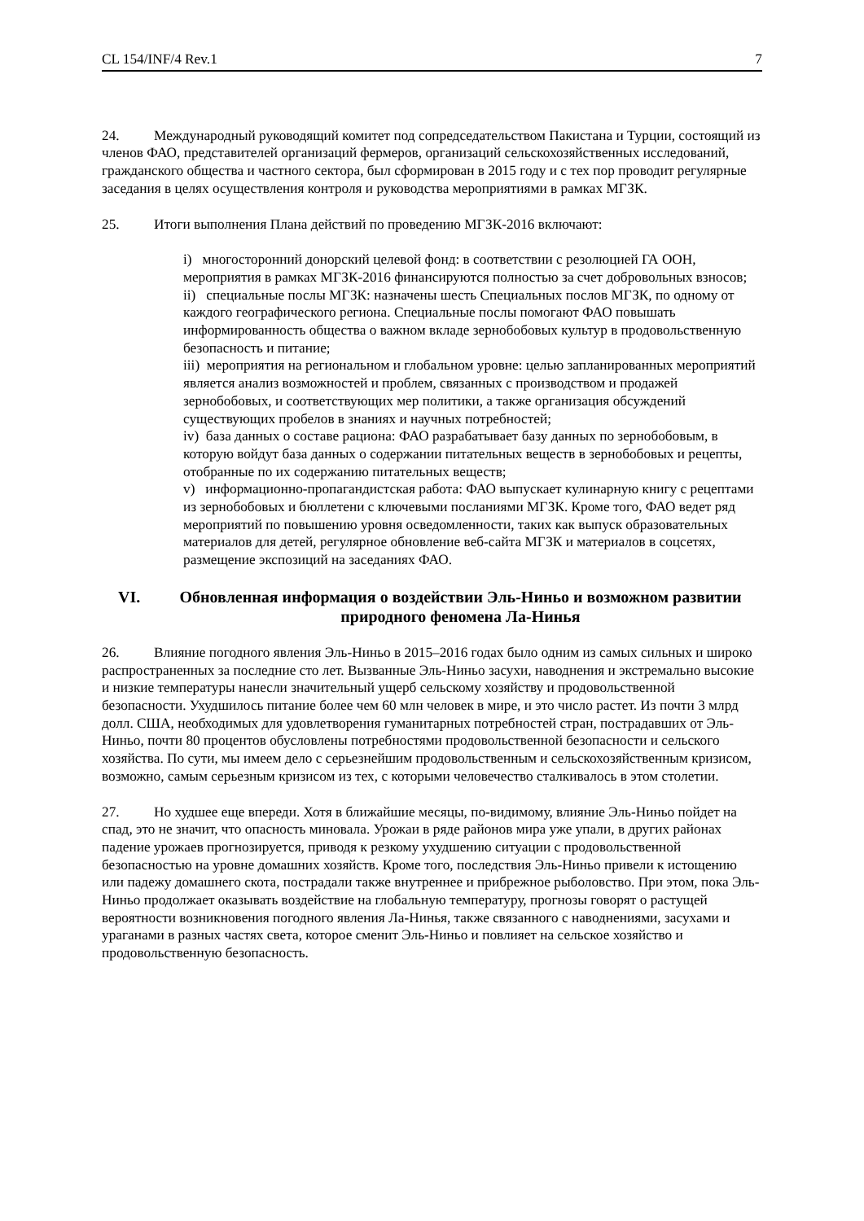CL 154/INF/4 Rev.1 7
24. Международный руководящий комитет под сопредседательством Пакистана и Турции, состоящий из членов ФАО, представителей организаций фермеров, организаций сельскохозяйственных исследований, гражданского общества и частного сектора, был сформирован в 2015 году и с тех пор проводит регулярные заседания в целях осуществления контроля и руководства мероприятиями в рамках МГЗК.
25. Итоги выполнения Плана действий по проведению МГЗК-2016 включают:
i) многосторонний донорский целевой фонд: в соответствии с резолюцией ГА ООН, мероприятия в рамках МГЗК-2016 финансируются полностью за счет добровольных взносов;
ii) специальные послы МГЗК: назначены шесть Специальных послов МГЗК, по одному от каждого географического региона. Специальные послы помогают ФАО повышать информированность общества о важном вкладе зернобобовых культур в продовольственную безопасность и питание;
iii) мероприятия на региональном и глобальном уровне: целью запланированных мероприятий является анализ возможностей и проблем, связанных с производством и продажей зернобобовых, и соответствующих мер политики, а также организация обсуждений существующих пробелов в знаниях и научных потребностей;
iv) база данных о составе рациона: ФАО разрабатывает базу данных по зернобобовым, в которую войдут база данных о содержании питательных веществ в зернобобовых и рецепты, отобранные по их содержанию питательных веществ;
v) информационно-пропагандистская работа: ФАО выпускает кулинарную книгу с рецептами из зернобобовых и бюллетени с ключевыми посланиями МГЗК. Кроме того, ФАО ведет ряд мероприятий по повышению уровня осведомленности, таких как выпуск образовательных материалов для детей, регулярное обновление веб-сайта МГЗК и материалов в соцсетях, размещение экспозиций на заседаниях ФАО.
VI. Обновленная информация о воздействии Эль-Ниньо и возможном развитии природного феномена Ла-Нинья
26. Влияние погодного явления Эль-Ниньо в 2015–2016 годах было одним из самых сильных и широко распространенных за последние сто лет. Вызванные Эль-Ниньо засухи, наводнения и экстремально высокие и низкие температуры нанесли значительный ущерб сельскому хозяйству и продовольственной безопасности. Ухудшилось питание более чем 60 млн человек в мире, и это число растет. Из почти 3 млрд долл. США, необходимых для удовлетворения гуманитарных потребностей стран, пострадавших от Эль-Ниньо, почти 80 процентов обусловлены потребностями продовольственной безопасности и сельского хозяйства. По сути, мы имеем дело с серьезнейшим продовольственным и сельскохозяйственным кризисом, возможно, самым серьезным кризисом из тех, с которыми человечество сталкивалось в этом столетии.
27. Но худшее еще впереди. Хотя в ближайшие месяцы, по-видимому, влияние Эль-Ниньо пойдет на спад, это не значит, что опасность миновала. Урожаи в ряде районов мира уже упали, в других районах падение урожаев прогнозируется, приводя к резкому ухудшению ситуации с продовольственной безопасностью на уровне домашних хозяйств. Кроме того, последствия Эль-Ниньо привели к истощению или падежу домашнего скота, пострадали также внутреннее и прибрежное рыболовство. При этом, пока Эль-Ниньо продолжает оказывать воздействие на глобальную температуру, прогнозы говорят о растущей вероятности возникновения погодного явления Ла-Нинья, также связанного с наводнениями, засухами и ураганами в разных частях света, которое сменит Эль-Ниньо и повлияет на сельское хозяйство и продовольственную безопасность.